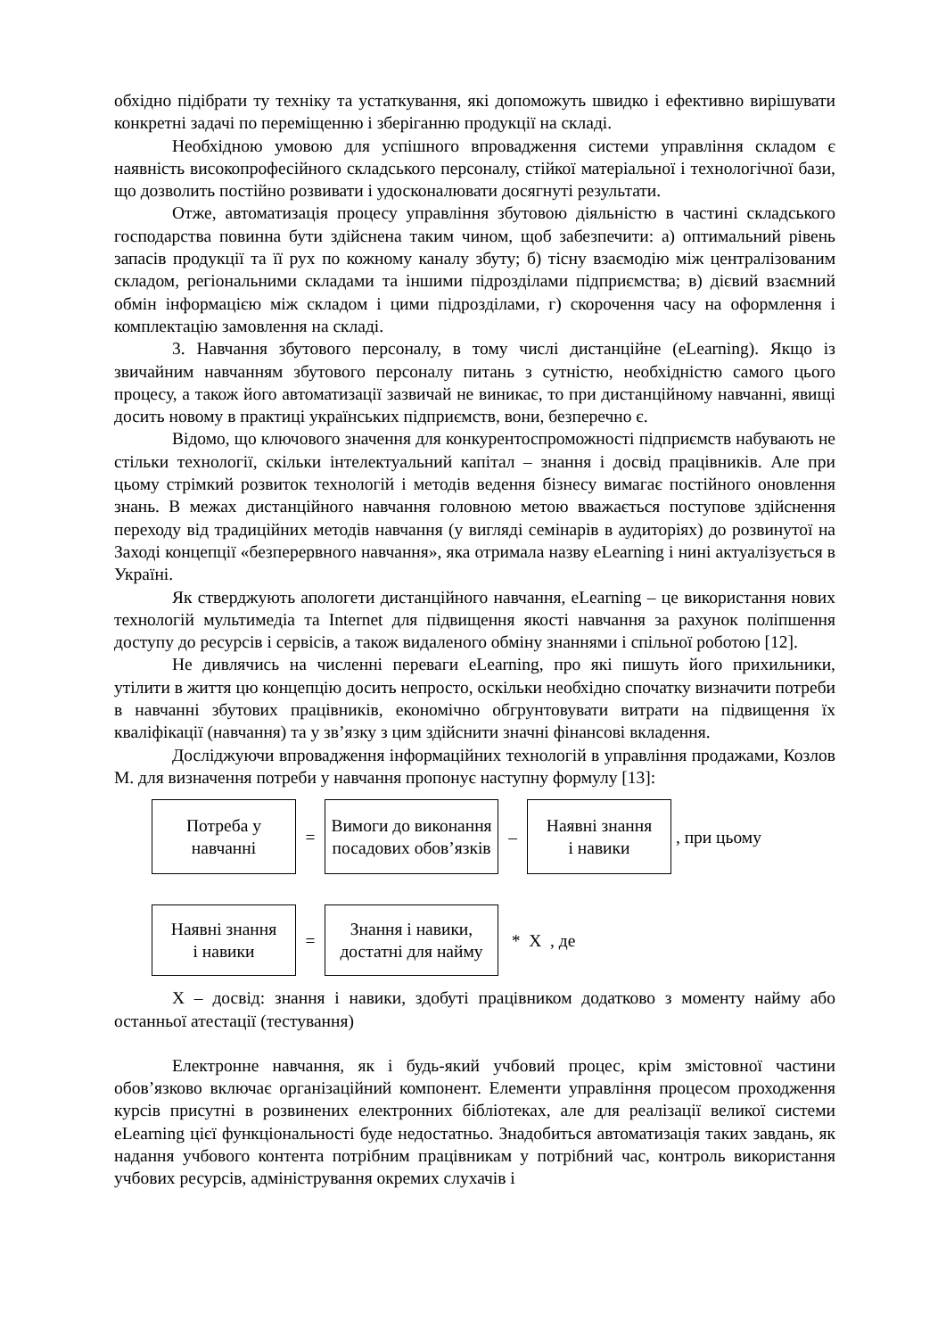обхідно підібрати ту техніку та устаткування, які допоможуть швидко і ефективно вирішувати конкретні задачі по переміщенню і зберіганню продукції на складі.
Необхідною умовою для успішного впровадження системи управління складом є наявність високопрофесійного складського персоналу, стійкої матеріальної і технологічної бази, що дозволить постійно розвивати і удосконалювати досягнуті результати.
Отже, автоматизація процесу управління збутовою діяльністю в частині складського господарства повинна бути здійснена таким чином, щоб забезпечити: а) оптимальний рівень запасів продукції та її рух по кожному каналу збуту; б) тісну взаємодію між централізованим складом, регіональними складами та іншими підрозділами підприємства; в) дієвий взаємний обмін інформацією між складом і цими підрозділами, г) скорочення часу на оформлення і комплектацію замовлення на складі.
3. Навчання збутового персоналу, в тому числі дистанційне (eLearning). Якщо із звичайним навчанням збутового персоналу питань з сутністю, необхідністю самого цього процесу, а також його автоматизації зазвичай не виникає, то при дистанційному навчанні, явищі досить новому в практиці українських підприємств, вони, безперечно є.
Відомо, що ключового значення для конкурентоспроможності підприємств набувають не стільки технології, скільки інтелектуальний капітал – знання і досвід працівників. Але при цьому стрімкий розвиток технологій і методів ведення бізнесу вимагає постійного оновлення знань. В межах дистанційного навчання головною метою вважається поступове здійснення переходу від традиційних методів навчання (у вигляді семінарів в аудиторіях) до розвинутої на Заході концепції «безперервного навчання», яка отримала назву eLearning і нині актуалізується в Україні.
Як стверджують апологети дистанційного навчання, eLearning – це використання нових технологій мультимедіа та Internet для підвищення якості навчання за рахунок поліпшення доступу до ресурсів і сервісів, а також видаленого обміну знаннями і спільної роботою [12].
Не дивлячись на численні переваги eLearning, про які пишуть його прихильники, утілити в життя цю концепцію досить непросто, оскільки необхідно спочатку визначити потреби в навчанні збутових працівників, економічно обгрунтовувати витрати на підвищення їх кваліфікації (навчання) та у зв’язку з цим здійснити значні фінансові вкладення.
Досліджуючи впровадження інформаційних технологій в управління продажами, Козлов М. для визначення потреби у навчання пропонує наступну формулу [13]:
Потреба у
навчанні
=
Вимоги до виконання посадових обов’язків
–
Наявні знання
і навики
, при цьому
Наявні знання
і навики
=
Знання і навики,
достатні для найму
* Х , де
Х – досвід: знання і навики, здобуті працівником додатково з моменту найму або останньої атестації (тестування)
Електронне навчання, як і будь-який учбовий процес, крім змістовної частини обов’язково включає організаційний компонент. Елементи управління процесом проходження курсів присутні в розвинених електронних бібліотеках, але для реалізації великої системи eLearning цієї функціональності буде недостатньо. Знадобиться автоматизація таких завдань, як надання учбового контента потрібним працівникам у потрібний час, контроль використання учбових ресурсів, адміністрування окремих слухачів і